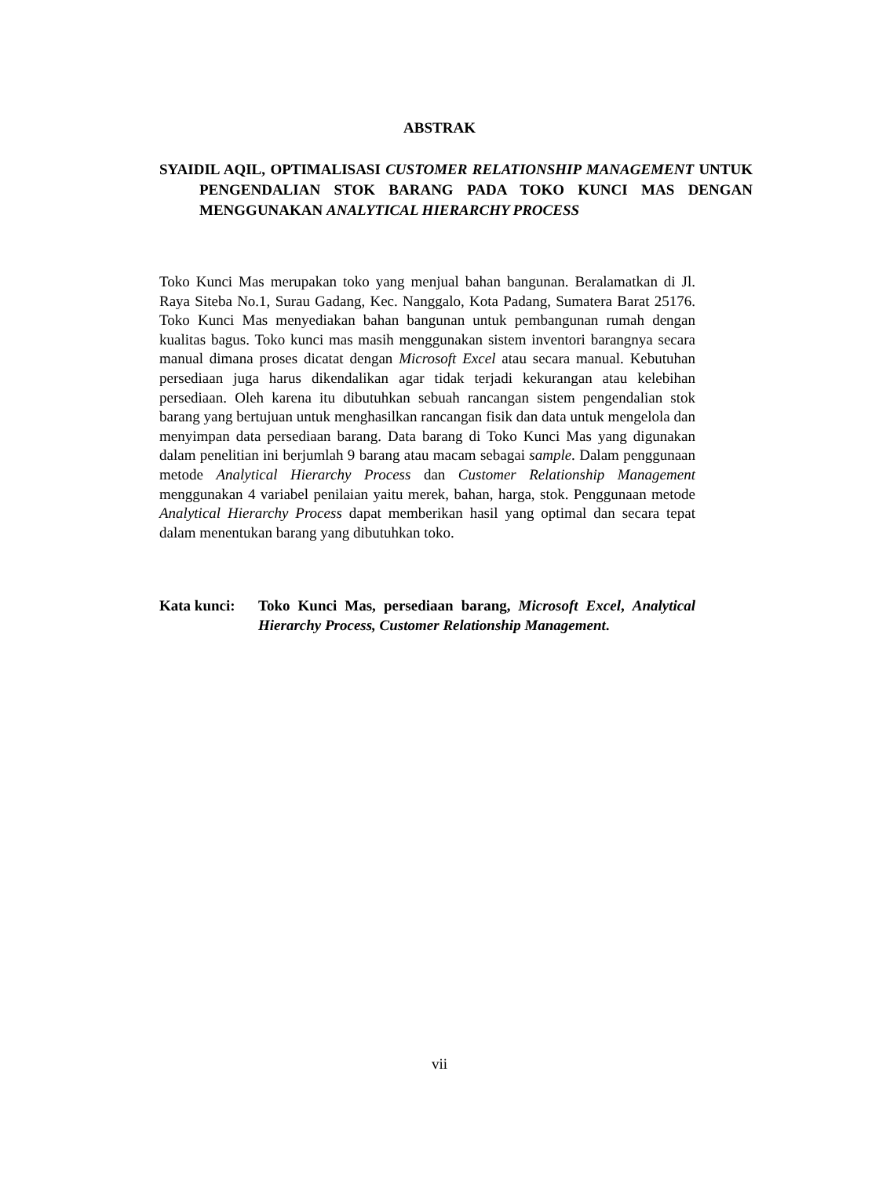ABSTRAK
SYAIDIL AQIL, OPTIMALISASI CUSTOMER RELATIONSHIP MANAGEMENT UNTUK PENGENDALIAN STOK BARANG PADA TOKO KUNCI MAS DENGAN MENGGUNAKAN ANALYTICAL HIERARCHY PROCESS
Toko Kunci Mas merupakan toko yang menjual bahan bangunan. Beralamatkan di Jl. Raya Siteba No.1, Surau Gadang, Kec. Nanggalo, Kota Padang, Sumatera Barat 25176. Toko Kunci Mas menyediakan bahan bangunan untuk pembangunan rumah dengan kualitas bagus. Toko kunci mas masih menggunakan sistem inventori barangnya secara manual dimana proses dicatat dengan Microsoft Excel atau secara manual. Kebutuhan persediaan juga harus dikendalikan agar tidak terjadi kekurangan atau kelebihan persediaan. Oleh karena itu dibutuhkan sebuah rancangan sistem pengendalian stok barang yang bertujuan untuk menghasilkan rancangan fisik dan data untuk mengelola dan menyimpan data persediaan barang. Data barang di Toko Kunci Mas yang digunakan dalam penelitian ini berjumlah 9 barang atau macam sebagai sample. Dalam penggunaan metode Analytical Hierarchy Process dan Customer Relationship Management menggunakan 4 variabel penilaian yaitu merek, bahan, harga, stok. Penggunaan metode Analytical Hierarchy Process dapat memberikan hasil yang optimal dan secara tepat dalam menentukan barang yang dibutuhkan toko.
Kata kunci: Toko Kunci Mas, persediaan barang, Microsoft Excel, Analytical Hierarchy Process, Customer Relationship Management.
vii